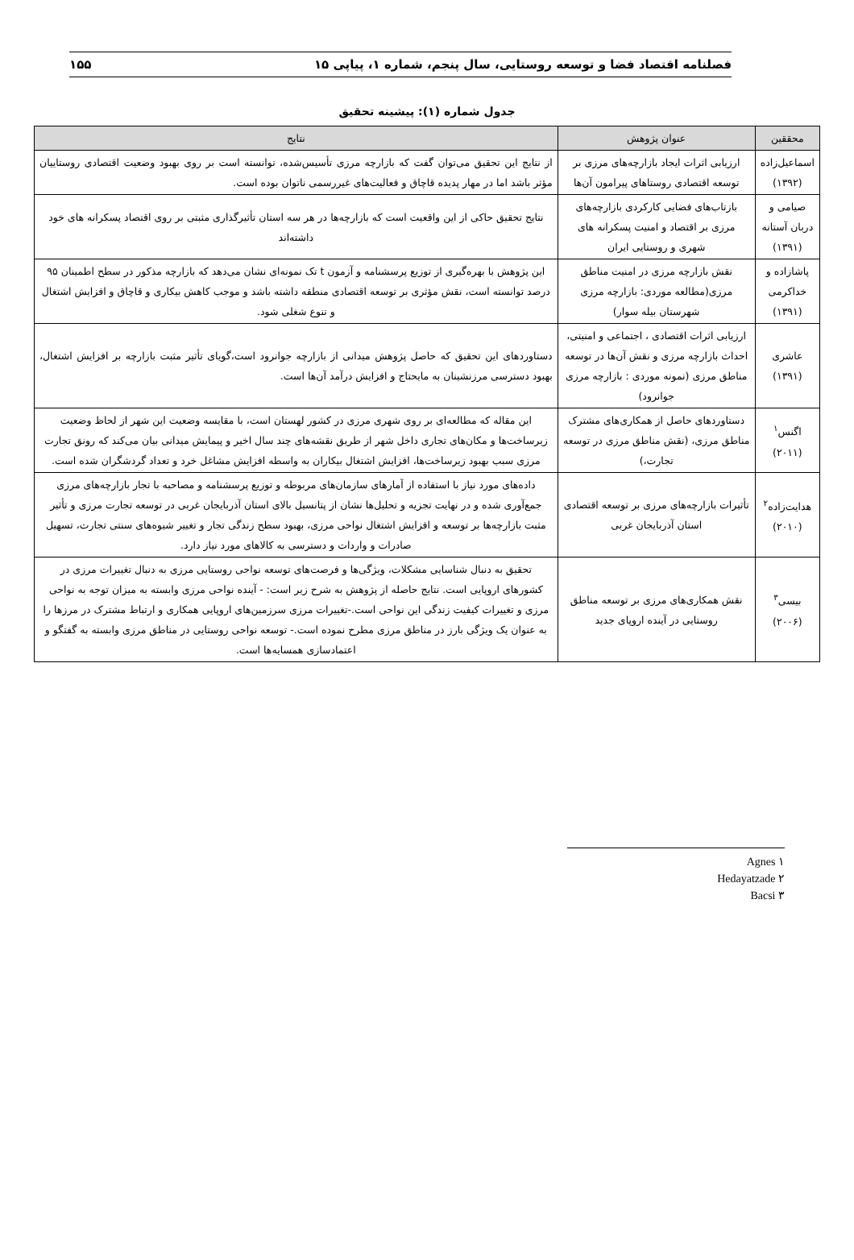فصلنامه اقتصاد فضا و توسعه روستایی، سال پنجم، شماره ۱، پیاپی ۱۵ ۱۵۵
جدول شماره (۱): پیشینه تحقیق
| محققین | عنوان پژوهش | نتایج |
| --- | --- | --- |
| اسماعیل‌زاده (۱۳۹۲) | ارزیابی اثرات ایجاد بازارچه‌های مرزی بر توسعه اقتصادی روستاهای پیرامون آن‌ها | از نتایج این تحقیق می‌توان گفت که بازارچه مرزی تأسیس‌شده، توانسته است بر روی بهبود وضعیت اقتصادی روستاییان مؤثر باشد اما در مهار پدیده قاچاق و فعالیت‌های غیررسمی ناتوان بوده است. |
| صیامی و دربان آستانه (۱۳۹۱) | بازتاب‌های فضایی کارکردی بازارچه‌های مرزی بر اقتصاد و امنیت پسکرانه های شهری و روستایی ایران | نتایج تحقیق حاکی از این واقعیت است که بازارچه‌ها در هر سه استان تأثیرگذاری مثبتی بر روی اقتصاد پسکرانه های خود داشته‌اند |
| پاشازاده و خداکرمی (۱۳۹۱) | نقش بازارچه مرزی در امنیت مناطق مرزی(مطالعه موردی: بازارچه مرزی شهرستان بیله سوار) | این پژوهش با بهره‌گیری از توزیع پرسشنامه و آزمون t تک نمونه‌ای نشان می‌دهد که بازارچه مذکور در سطح اطمینان ۹۵ درصد توانسته است، نقش مؤثری بر توسعه اقتصادی منطقه داشته باشد و موجب کاهش بیکاری و قاچاق و افزایش اشتغال و تنوع شغلی شود. |
| عاشری (۱۳۹۱) | ارزیابی اثرات اقتصادی ، اجتماعی و امنیتی، احداث بازارچه مرزی و نقش آن‌ها در توسعه مناطق مرزی (نمونه موردی : بازارچه مرزی جوانرود) | دستاوردهای این تحقیق که حاصل پژوهش میدانی از بازارچه جوانرود است،گویای تأثیر مثبت بازارچه بر افزایش اشتغال، بهبود دسترسی مرزنشینان به مایحتاج و افزایش درآمد آن‌ها است. |
| اگنس<sup>۱</sup> (۲۰۱۱) | دستاوردهای حاصل از همکاری‌های مشترک مناطق مرزی، (نقش مناطق مرزی در توسعه تجارت،) | این مقاله که مطالعه‌ای بر روی شهری مرزی در کشور لهستان است، با مقایسه وضعیت این شهر از لحاظ وضعیت زیرساخت‌ها و مکان‌های تجاری داخل شهر از طریق نقشه‌های چند سال اخیر و پیمایش میدانی بیان می‌کند که رونق تجارت مرزی سبب بهبود زیرساخت‌ها، افزایش اشتغال بیکاران به واسطه افزایش مشاغل خرد و تعداد گردشگران شده است. |
| هدایت‌زاده<sup>۲</sup> (۲۰۱۰) | تأثیرات بازارچه‌های مرزی بر توسعه اقتصادی استان آذربایجان غربی | داده‌های مورد نیاز با استفاده از آمارهای سازمان‌های مربوطه و توزیع پرسشنامه و مصاحبه با تجار بازارچه‌های مرزی جمع‌آوری شده و در نهایت تجزیه و تحلیل‌ها نشان از پتانسیل بالای استان آذربایجان غربی در توسعه تجارت مرزی و تأثیر مثبت بازارچه‌ها بر توسعه و افزایش اشتغال نواحی مرزی، بهبود سطح زندگی تجار و تغییر شیوه‌های سنتی تجارت، تسهیل صادرات و واردات و دسترسی به کالاهای مورد نیاز دارد. |
| بیسی<sup>۳</sup> (۲۰۰۶) | نقش همکاری‌های مرزی بر توسعه مناطق روستایی در آینده اروپای جدید | تحقیق به دنبال شناسایی مشکلات، ویژگی‌ها و فرصت‌های توسعه نواحی روستایی مرزی به دنبال تغییرات مرزی در کشورهای اروپایی است. نتایج حاصله از پژوهش به شرح زیر است: - آینده نواحی مرزی وابسته به میزان توجه به نواحی مرزی و تغییرات کیفیت زندگی این نواحی است.-تغییرات مرزی سرزمین‌های اروپایی همکاری و ارتباط مشترک در مرزها را به عنوان یک ویژگی بارز در مناطق مرزی مطرح نموده است.- توسعه نواحی روستایی در مناطق مرزی وابسته به گفتگو و اعتمادسازی همسایه‌ها است. |
۱ Agnes
۲ Hedayatzade
۳ Bacsi